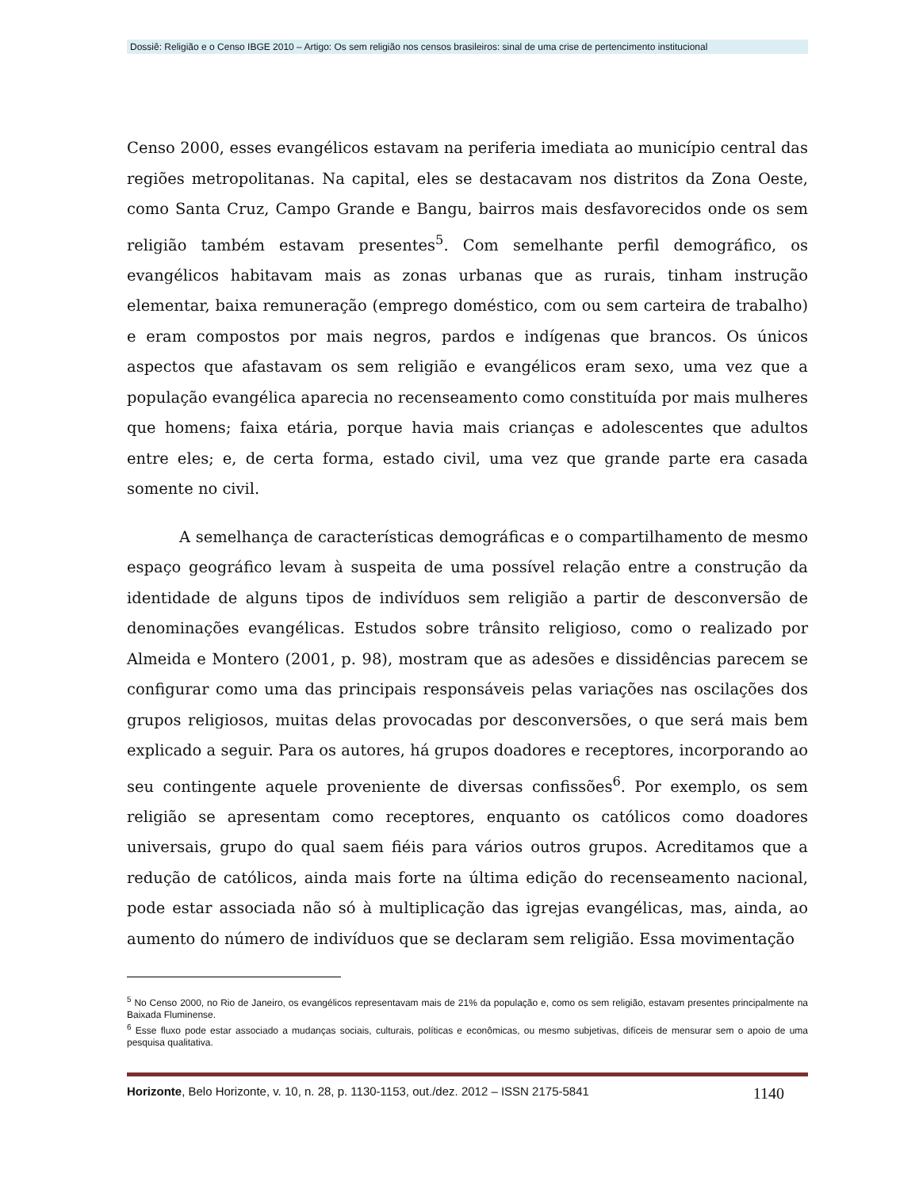Dossiê: Religião e o Censo IBGE 2010 – Artigo: Os sem religião nos censos brasileiros: sinal de uma crise de pertencimento institucional
Censo 2000, esses evangélicos estavam na periferia imediata ao município central das regiões metropolitanas. Na capital, eles se destacavam nos distritos da Zona Oeste, como Santa Cruz, Campo Grande e Bangu, bairros mais desfavorecidos onde os sem religião também estavam presentes<sup>5</sup>. Com semelhante perfil demográfico, os evangélicos habitavam mais as zonas urbanas que as rurais, tinham instrução elementar, baixa remuneração (emprego doméstico, com ou sem carteira de trabalho) e eram compostos por mais negros, pardos e indígenas que brancos. Os únicos aspectos que afastavam os sem religião e evangélicos eram sexo, uma vez que a população evangélica aparecia no recenseamento como constituída por mais mulheres que homens; faixa etária, porque havia mais crianças e adolescentes que adultos entre eles; e, de certa forma, estado civil, uma vez que grande parte era casada somente no civil.
A semelhança de características demográficas e o compartilhamento de mesmo espaço geográfico levam à suspeita de uma possível relação entre a construção da identidade de alguns tipos de indivíduos sem religião a partir de desconversão de denominações evangélicas. Estudos sobre trânsito religioso, como o realizado por Almeida e Montero (2001, p. 98), mostram que as adesões e dissidências parecem se configurar como uma das principais responsáveis pelas variações nas oscilações dos grupos religiosos, muitas delas provocadas por desconversões, o que será mais bem explicado a seguir. Para os autores, há grupos doadores e receptores, incorporando ao seu contingente aquele proveniente de diversas confissões<sup>6</sup>. Por exemplo, os sem religião se apresentam como receptores, enquanto os católicos como doadores universais, grupo do qual saem fiéis para vários outros grupos. Acreditamos que a redução de católicos, ainda mais forte na última edição do recenseamento nacional, pode estar associada não só à multiplicação das igrejas evangélicas, mas, ainda, ao aumento do número de indivíduos que se declaram sem religião. Essa movimentação
<sup>5</sup> No Censo 2000, no Rio de Janeiro, os evangélicos representavam mais de 21% da população e, como os sem religião, estavam presentes principalmente na Baixada Fluminense.
<sup>6</sup> Esse fluxo pode estar associado a mudanças sociais, culturais, políticas e econômicas, ou mesmo subjetivas, difíceis de mensurar sem o apoio de uma pesquisa qualitativa.
Horizonte, Belo Horizonte, v. 10, n. 28, p. 1130-1153, out./dez. 2012 – ISSN 2175-5841 1140